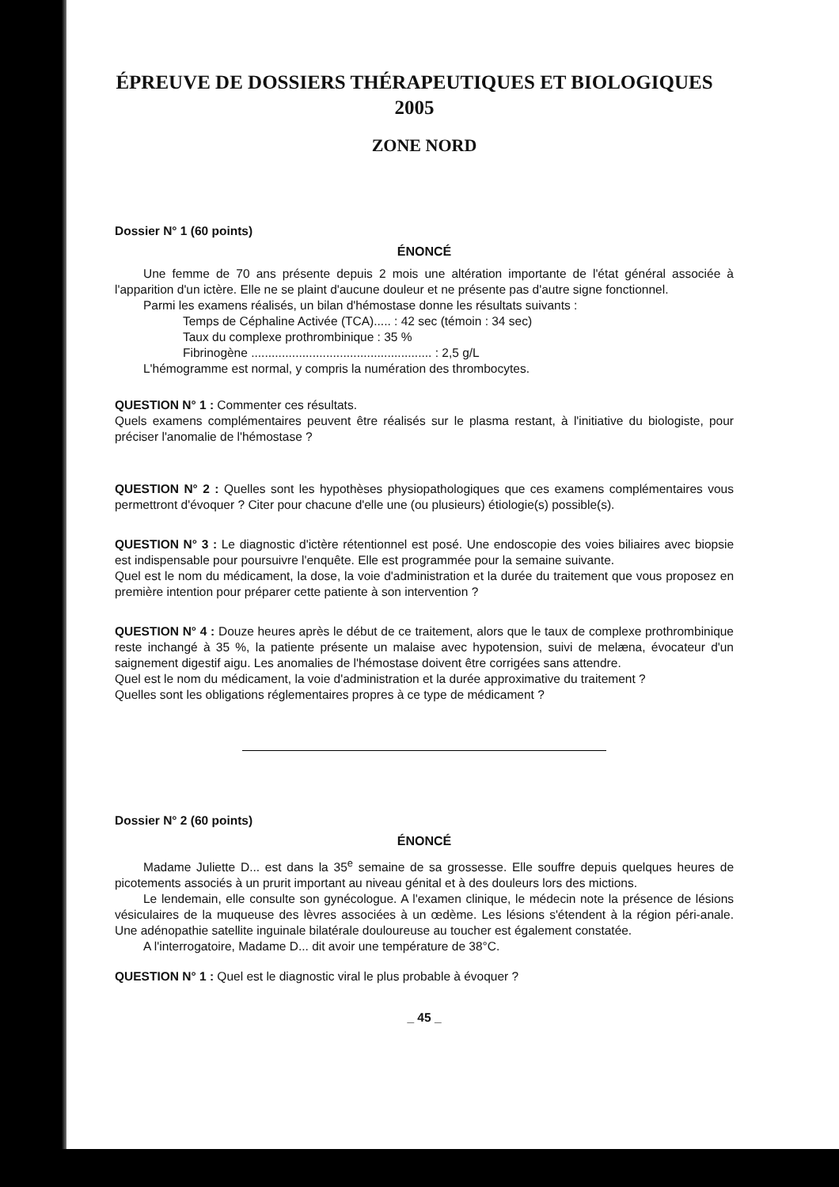ÉPREUVE DE DOSSIERS THÉRAPEUTIQUES ET BIOLOGIQUES 2005
ZONE NORD
Dossier N° 1 (60 points)
ÉNONCÉ
Une femme de 70 ans présente depuis 2 mois une altération importante de l'état général associée à l'apparition d'un ictère. Elle ne se plaint d'aucune douleur et ne présente pas d'autre signe fonctionnel.
Parmi les examens réalisés, un bilan d'hémostase donne les résultats suivants :
Temps de Céphaline Activée (TCA)..... : 42 sec (témoin : 34 sec)
Taux du complexe prothrombinique : 35 %
Fibrinogène ..................................................... : 2,5 g/L
L'hémogramme est normal, y compris la numération des thrombocytes.
QUESTION N° 1 : Commenter ces résultats.
Quels examens complémentaires peuvent être réalisés sur le plasma restant, à l'initiative du biologiste, pour préciser l'anomalie de l'hémostase ?
QUESTION N° 2 : Quelles sont les hypothèses physiopathologiques que ces examens complémentaires vous permettront d'évoquer ? Citer pour chacune d'elle une (ou plusieurs) étiologie(s) possible(s).
QUESTION N° 3 : Le diagnostic d'ictère rétentionnel est posé. Une endoscopie des voies biliaires avec biopsie est indispensable pour poursuivre l'enquête. Elle est programmée pour la semaine suivante.
Quel est le nom du médicament, la dose, la voie d'administration et la durée du traitement que vous proposez en première intention pour préparer cette patiente à son intervention ?
QUESTION N° 4 : Douze heures après le début de ce traitement, alors que le taux de complexe prothrombinique reste inchangé à 35 %, la patiente présente un malaise avec hypotension, suivi de melæna, évocateur d'un saignement digestif aigu. Les anomalies de l'hémostase doivent être corrigées sans attendre.
Quel est le nom du médicament, la voie d'administration et la durée approximative du traitement ?
Quelles sont les obligations réglementaires propres à ce type de médicament ?
Dossier N° 2 (60 points)
ÉNONCÉ
Madame Juliette D... est dans la 35<sup>e</sup> semaine de sa grossesse. Elle souffre depuis quelques heures de picotements associés à un prurit important au niveau génital et à des douleurs lors des mictions.
Le lendemain, elle consulte son gynécologue. A l'examen clinique, le médecin note la présence de lésions vésiculaires de la muqueuse des lèvres associées à un œdème. Les lésions s'étendent à la région péri-anale. Une adénopathie satellite inguinale bilatérale douloureuse au toucher est également constatée.
A l'interrogatoire, Madame D... dit avoir une température de 38°C.
QUESTION N° 1 : Quel est le diagnostic viral le plus probable à évoquer ?
_ 45 _